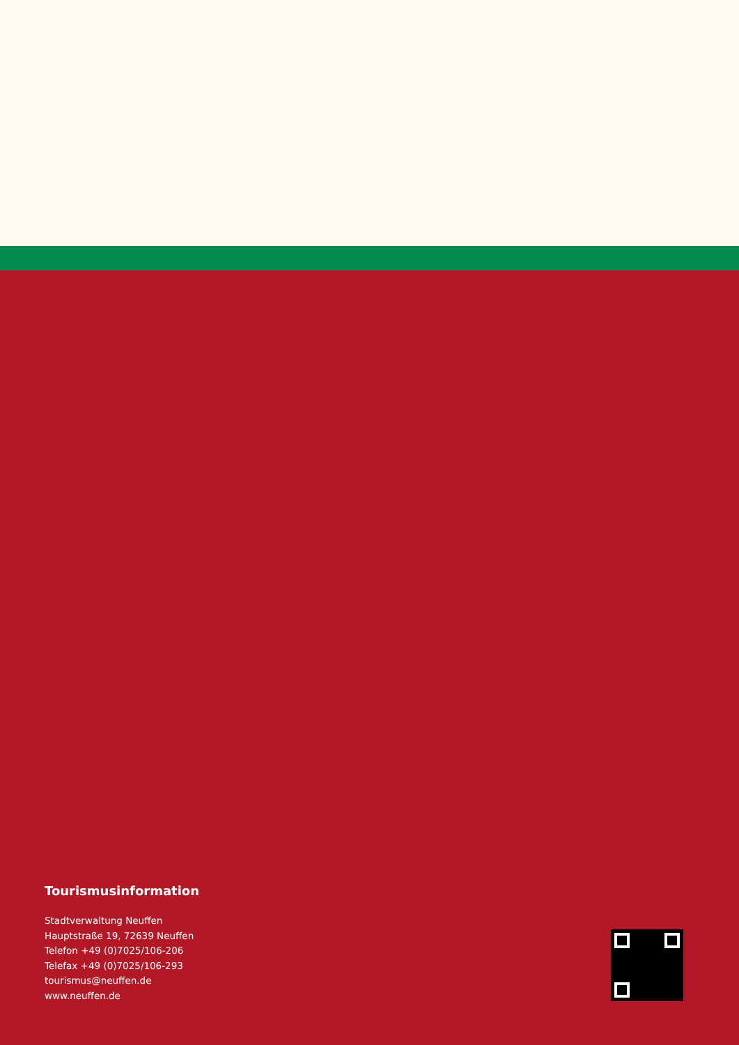Tourismusinformation
Stadtverwaltung Neuffen
Hauptstraße 19, 72639 Neuffen
Telefon +49 (0)7025/106-206
Telefax +49 (0)7025/106-293
tourismus@neuffen.de
www.neuffen.de